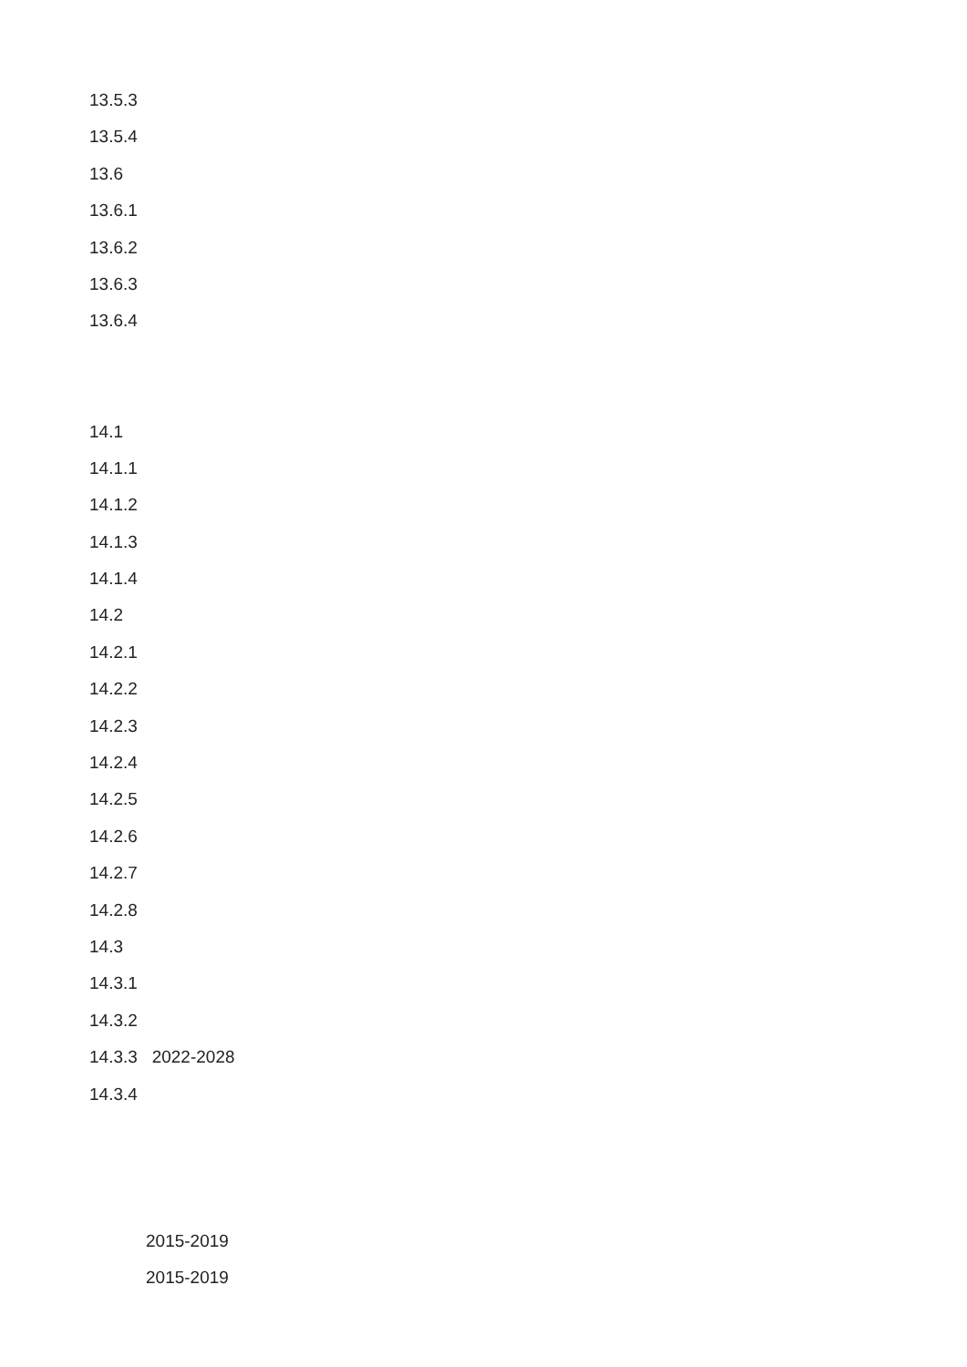13.5.3
13.5.4
13.6
13.6.1
13.6.2
13.6.3
13.6.4
14.1
14.1.1
14.1.2
14.1.3
14.1.4
14.2
14.2.1
14.2.2
14.2.3
14.2.4
14.2.5
14.2.6
14.2.7
14.2.8
14.3
14.3.1
14.3.2
14.3.3 2022-2028
14.3.4
2015-2019
2015-2019